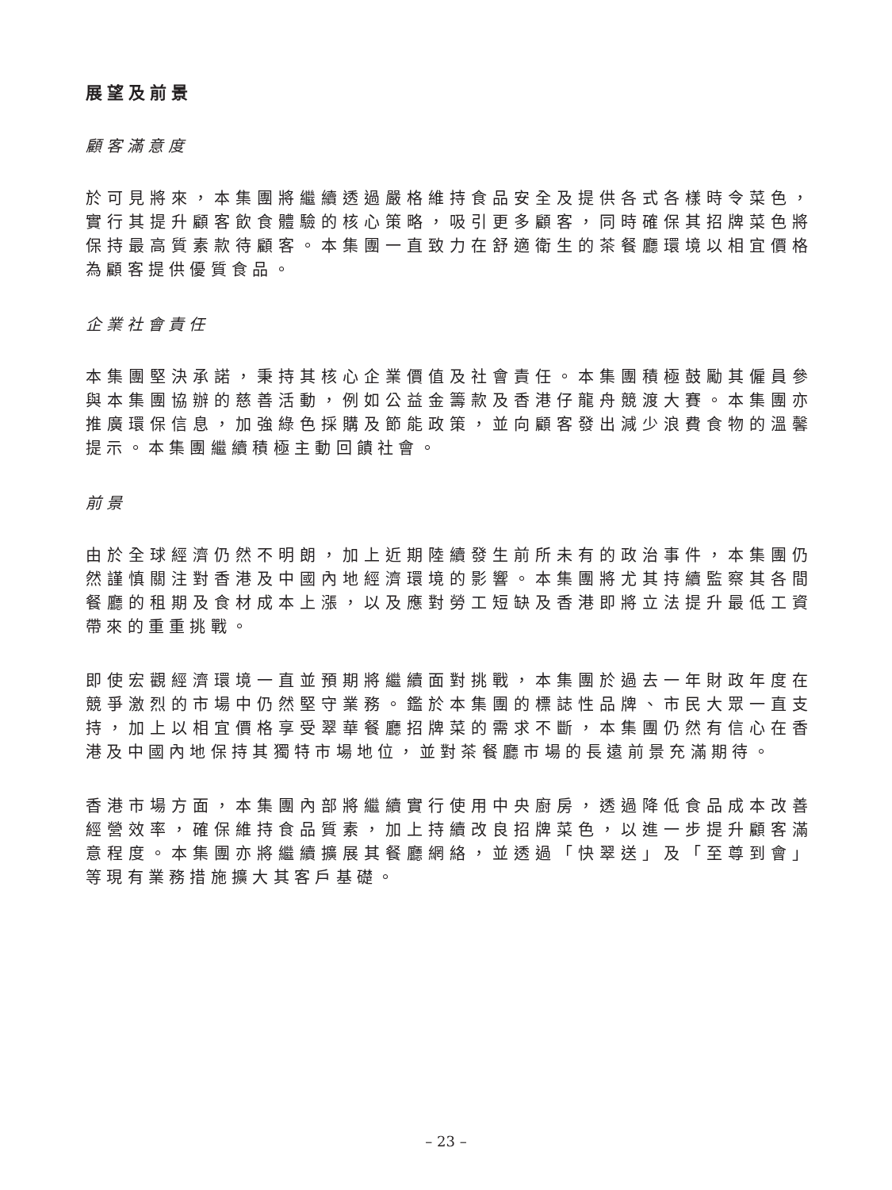展望及前景
顧客滿意度
於可見將來，本集團將繼續透過嚴格維持食品安全及提供各式各樣時令菜色，實行其提升顧客飲食體驗的核心策略，吸引更多顧客，同時確保其招牌菜色將保持最高質素款待顧客。本集團一直致力在舒適衛生的茶餐廳環境以相宜價格為顧客提供優質食品。
企業社會責任
本集團堅決承諾，秉持其核心企業價值及社會責任。本集團積極鼓勵其僱員參與本集團協辦的慈善活動，例如公益金籌款及香港仔龍舟競渡大賽。本集團亦推廣環保信息，加強綠色採購及節能政策，並向顧客發出減少浪費食物的溫馨提示。本集團繼續積極主動回饋社會。
前景
由於全球經濟仍然不明朗，加上近期陸續發生前所未有的政治事件，本集團仍然謹慎關注對香港及中國內地經濟環境的影響。本集團將尤其持續監察其各間餐廳的租期及食材成本上漲，以及應對勞工短缺及香港即將立法提升最低工資帶來的重重挑戰。
即使宏觀經濟環境一直並預期將繼續面對挑戰，本集團於過去一年財政年度在競爭激烈的市場中仍然堅守業務。鑑於本集團的標誌性品牌、市民大眾一直支持，加上以相宜價格享受翠華餐廳招牌菜的需求不斷，本集團仍然有信心在香港及中國內地保持其獨特市場地位，並對茶餐廳市場的長遠前景充滿期待。
香港市場方面，本集團內部將繼續實行使用中央廚房，透過降低食品成本改善經營效率，確保維持食品質素，加上持續改良招牌菜色，以進一步提升顧客滿意程度。本集團亦將繼續擴展其餐廳網絡，並透過「快翠送」及「至尊到會」等現有業務措施擴大其客戶基礎。
– 23 –